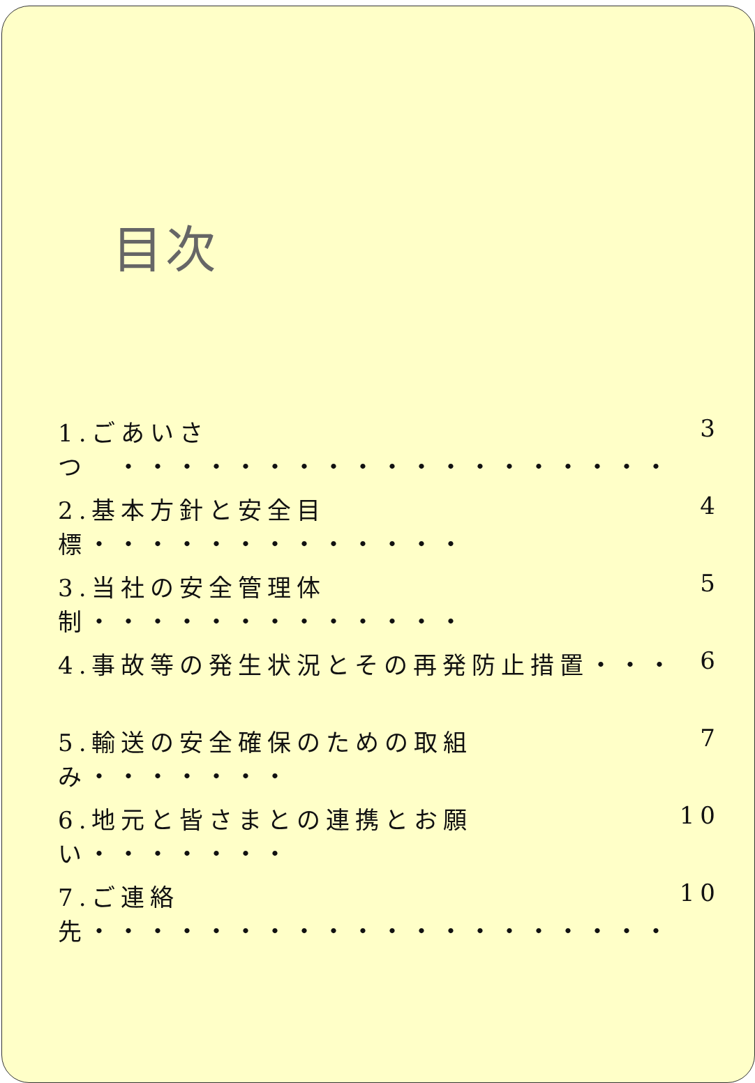目次
1.ごあいさつ　・・・・・・・・・・・・・・・・・・・ 3
2.基本方針と安全目標・・・・・・・・・・・・・ 4
3.当社の安全管理体制・・・・・・・・・・・・・ 5
4.事故等の発生状況とその再発防止措置・・・ 6
5.輸送の安全確保のための取組み・・・・・・・ 7
6.地元と皆さまとの連携とお願い・・・・・・・ 10
7.ご連絡先・・・・・・・・・・・・・・・・・・・・ 10